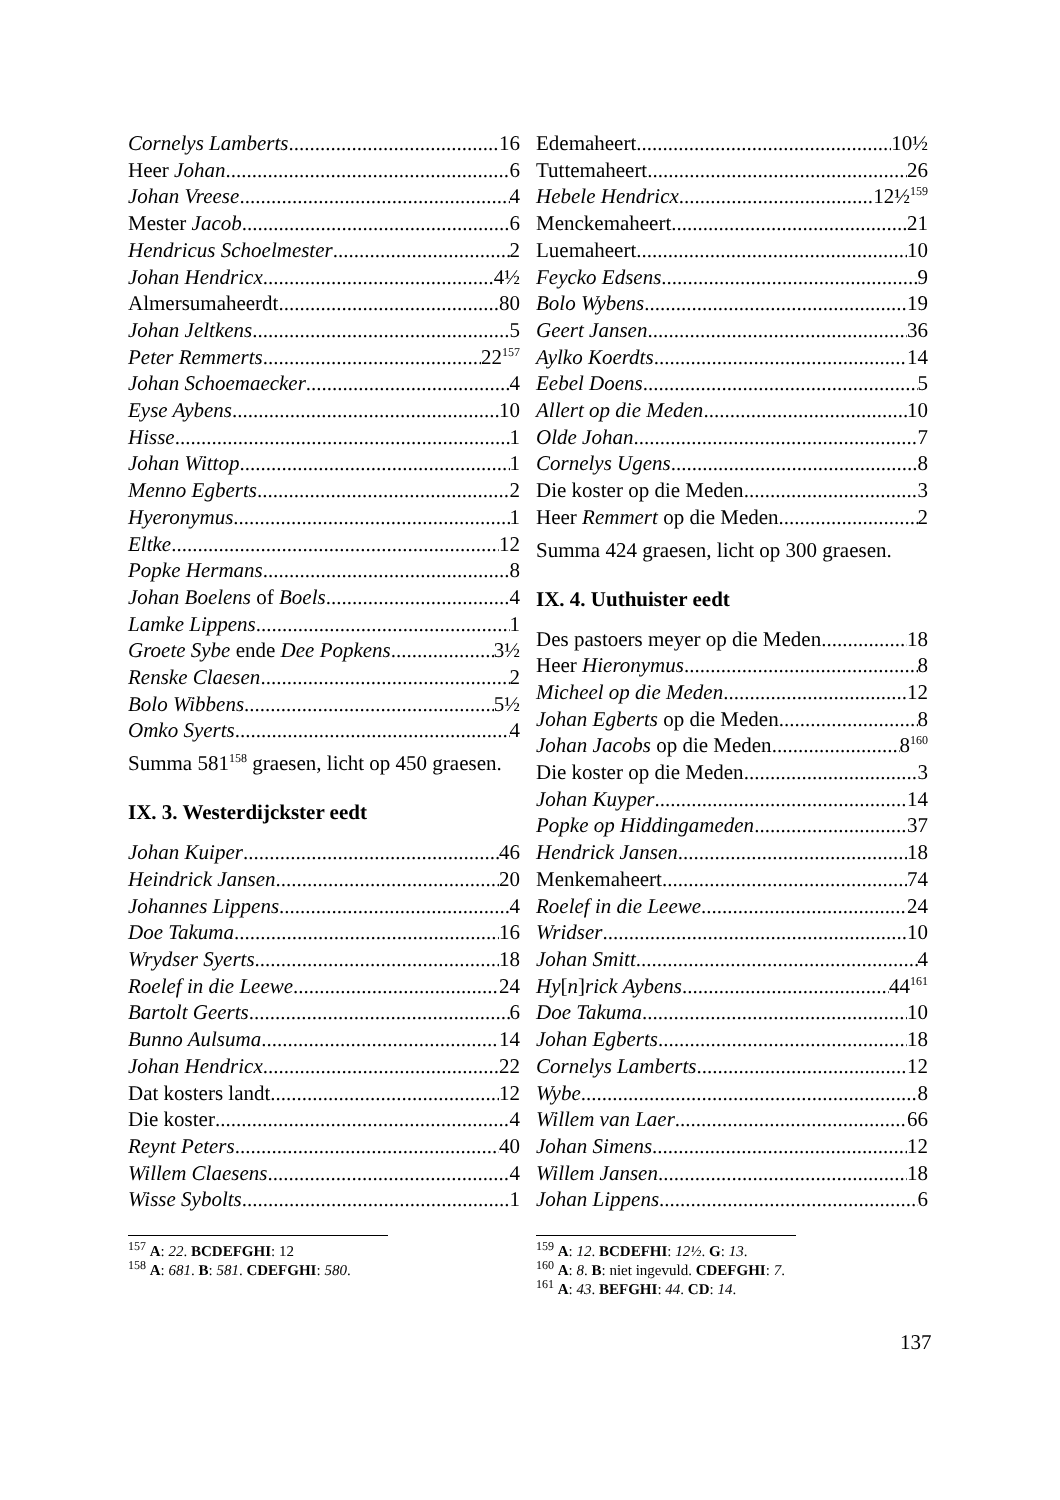Cornelys Lamberts 16
Heer Johan 6
Johan Vreese 4
Mester Jacob 6
Hendricus Schoelmester 2
Johan Hendricx 4½
Almersumaheerdt 80
Johan Jeltkens 5
Peter Remmerts 22<sup>157</sup>
Johan Schoemaecker 4
Eyse Aybens 10
Hisse 1
Johan Wittop 1
Menno Egberts 2
Hyeronymus 1
Eltke 12
Popke Hermans 8
Johan Boelens of Boels 4
Lamke Lippens 1
Groete Sybe ende Dee Popkens 3½
Renske Claesen 2
Bolo Wibbens 5½
Omko Syerts 4
Summa 581<sup>158</sup> graesen, licht op 450 graesen.
IX. 3. Westerdijckster eedt
Johan Kuiper 46
Heindrick Jansen 20
Johannes Lippens 4
Doe Takuma 16
Wrydser Syerts 18
Roelef in die Leewe 24
Bartolt Geerts 6
Bunno Aulsuma 14
Johan Hendricx 22
Dat kosters landt 12
Die koster 4
Reynt Peters 40
Willem Claesens 4
Wisse Sybolts 1
<sup>157</sup> A: 22. BCDEFGHI: 12
<sup>158</sup> A: 681. B: 581. CDEFGHI: 580.
Edemaheert 10½
Tuttemaheert 26
Hebele Hendricx 12½<sup>159</sup>
Menckemaheert 21
Luemaheert 10
Feycko Edsens 9
Bolo Wybens 19
Geert Jansen 36
Aylko Koerdts 14
Eebel Doens 5
Allert op die Meden 10
Olde Johan 7
Cornelys Ugens 8
Die koster op die Meden 3
Heer Remmert op die Meden 2
Summa 424 graesen, licht op 300 graesen.
IX. 4. Uuthuister eedt
Des pastoers meyer op die Meden 18
Heer Hieronymus 8
Micheel op die Meden 12
Johan Egberts op die Meden 8
Johan Jacobs op die Meden 8<sup>160</sup>
Die koster op die Meden 3
Johan Kuyper 14
Popke op Hiddingameden 37
Hendrick Jansen 18
Menkemaheert 74
Roelef in die Leewe 24
Wridser 10
Johan Smitt 4
Hy[n]rick Aybens 44<sup>161</sup>
Doe Takuma 10
Johan Egberts 18
Cornelys Lamberts 12
Wybe 8
Willem van Laer 66
Johan Simens 12
Willem Jansen 18
Johan Lippens 6
<sup>159</sup> A: 12. BCDEFHI: 12½. G: 13.
<sup>160</sup> A: 8. B: niet ingevuld. CDEFGHI: 7.
<sup>161</sup> A: 43. BEFGHI: 44. CD: 14.
137